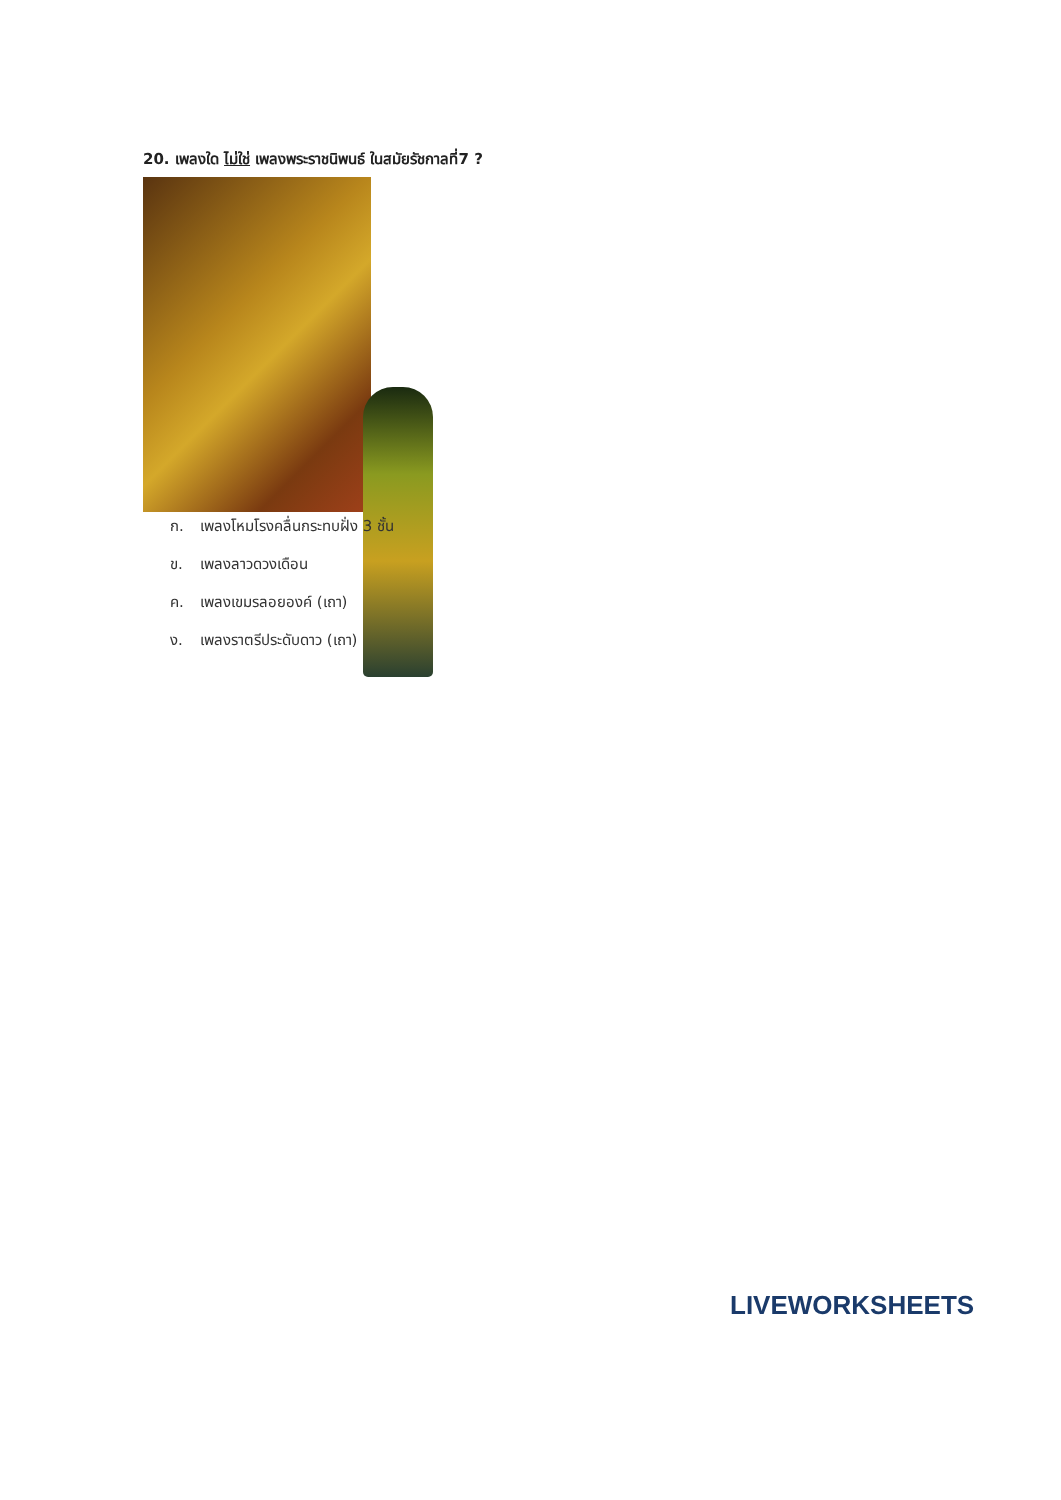20. เพลงใด ไม่ใช่ เพลงพระราชนิพนธ์ ในสมัยรัชกาลที่7 ?
ก. เพลงโหมโรงคลื่นกระทบฝั่ง 3 ชั้น
ข. เพลงลาวดวงเดือน
ค. เพลงเขมรลอยองค์ (เถา)
ง. เพลงราตรีประดับดาว (เถา)
LIVEWORKSHEETS